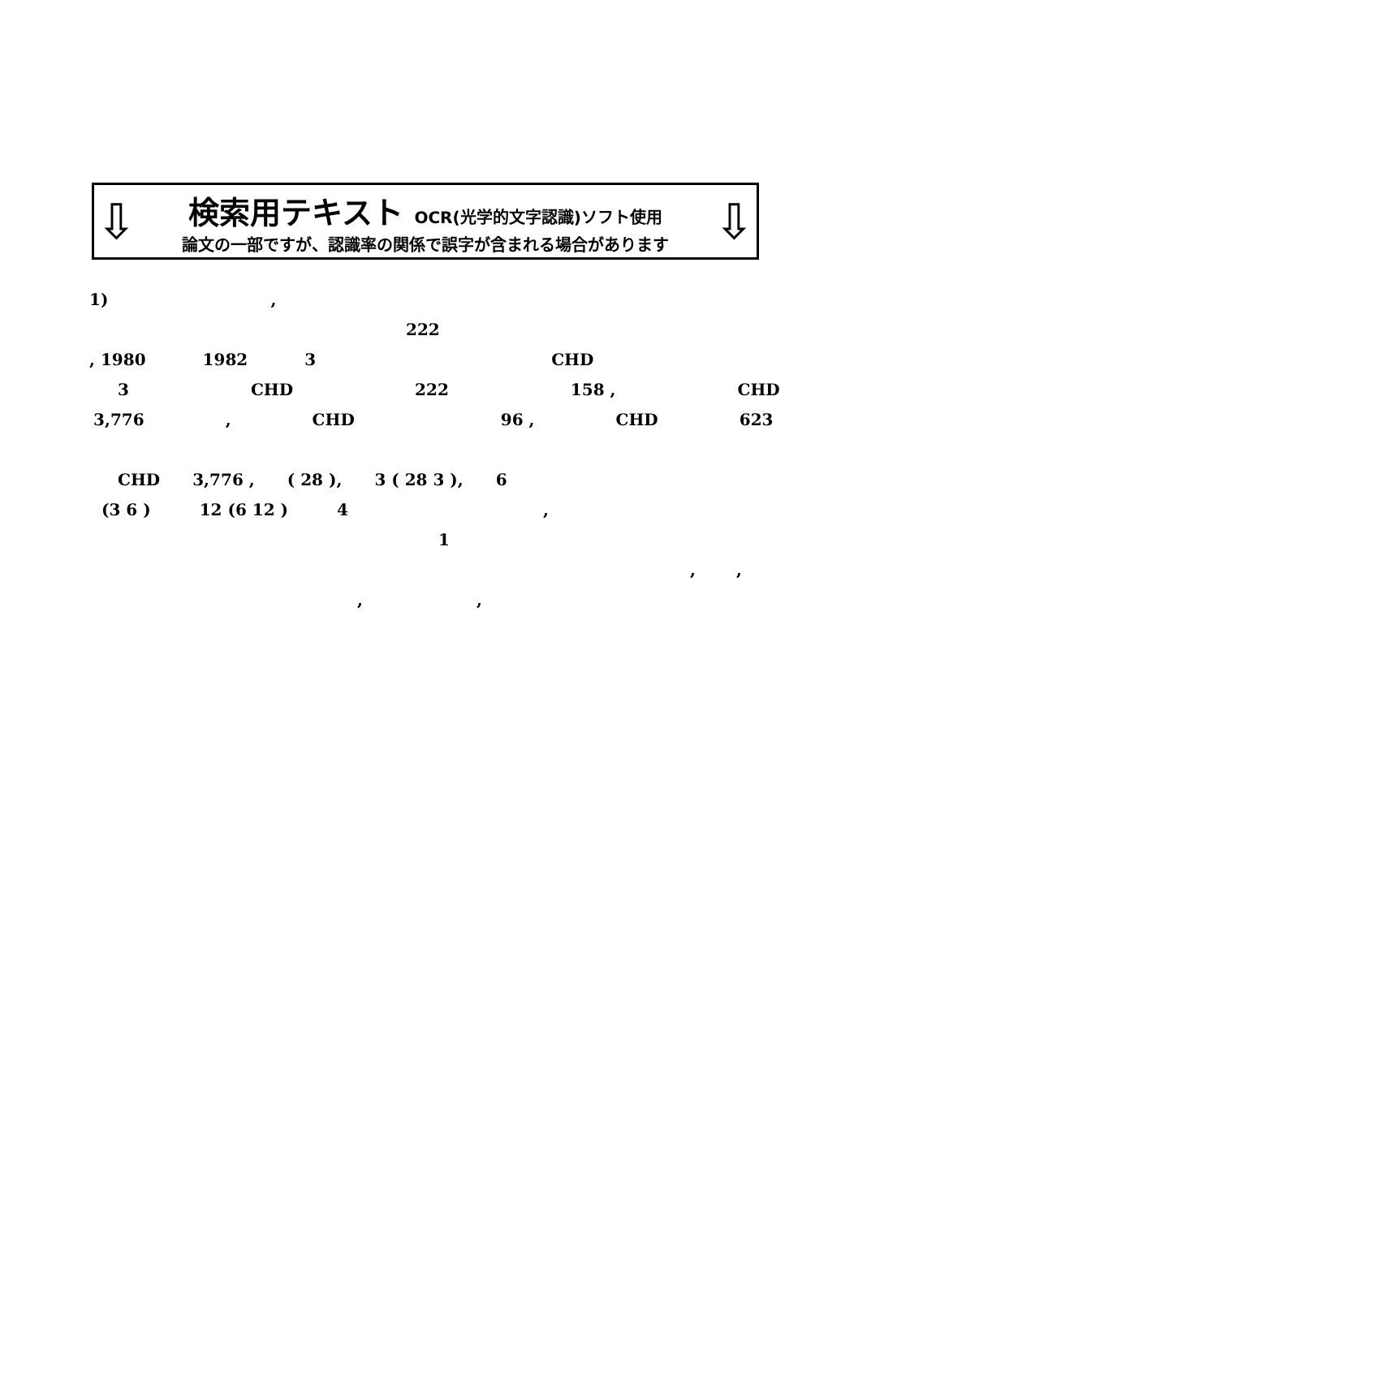⇩
検索用テキスト OCR(光学的文字認識)ソフト使用
論文の一部ですが、認識率の関係で誤字が含まれる場合があります
⇩
1),
222
, 1980 1982 3 CHD
3 CHD 222 158 , CHD
3,776, CHD 96 , CHD 623
CHD 3,776 , ( 28 ), 3 ( 28 3 ), 6
(3 6 ) 12 (6 12 ) 4,
1
,,
,,